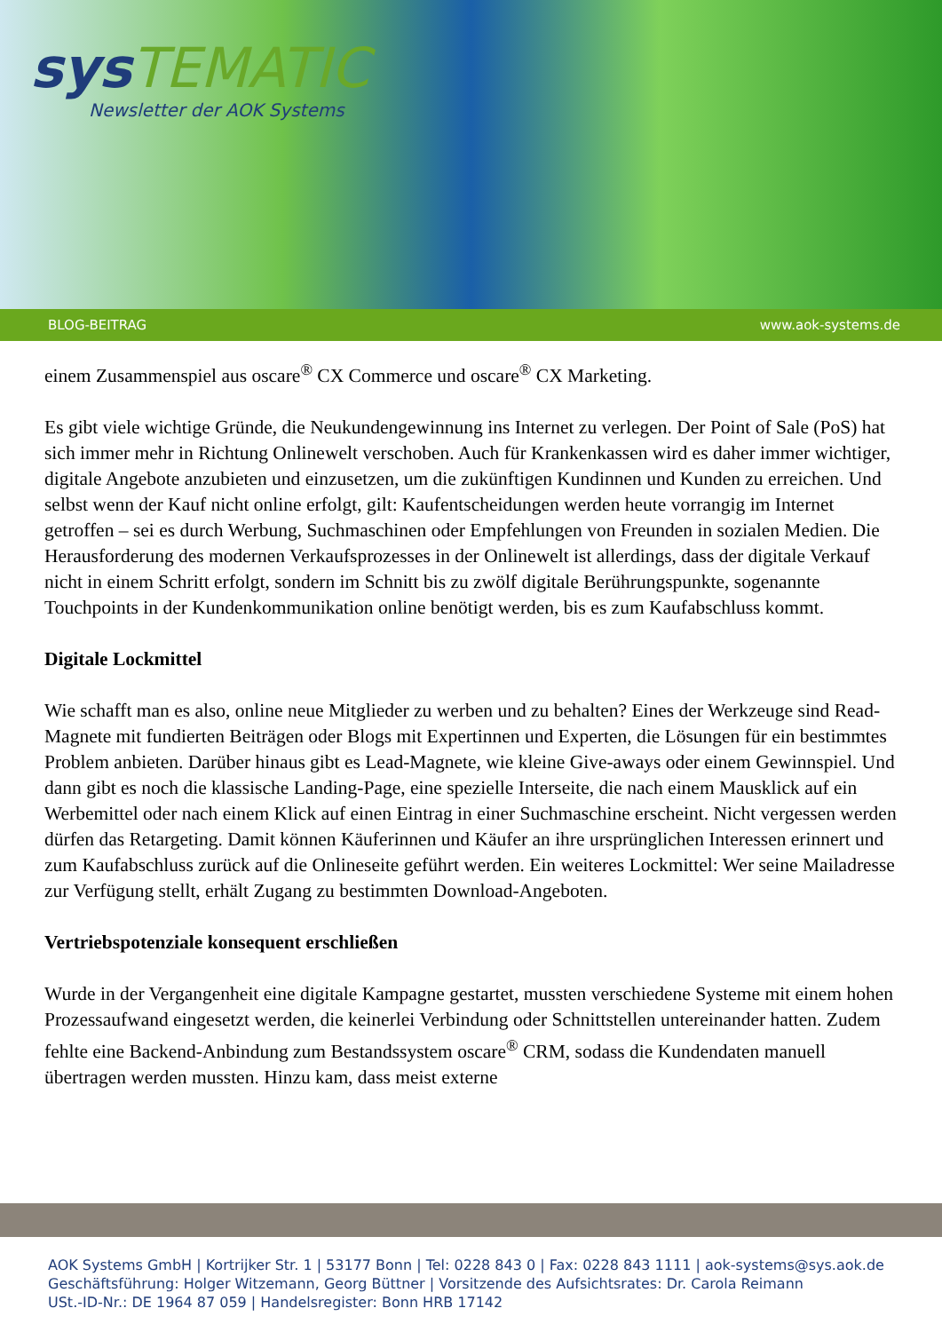sysTEMATIC
Newsletter der AOK Systems
BLOG-BEITRAG www.aok-systems.de
einem Zusammenspiel aus oscare<sup>®</sup> CX Commerce und oscare<sup>®</sup> CX Marketing.
Es gibt viele wichtige Gründe, die Neukundengewinnung ins Internet zu verlegen. Der Point of Sale (PoS) hat sich immer mehr in Richtung Onlinewelt verschoben. Auch für Krankenkassen wird es daher immer wichtiger, digitale Angebote anzubieten und einzusetzen, um die zukünftigen Kundinnen und Kunden zu erreichen. Und selbst wenn der Kauf nicht online erfolgt, gilt: Kaufentscheidungen werden heute vorrangig im Internet getroffen – sei es durch Werbung, Suchmaschinen oder Empfehlungen von Freunden in sozialen Medien. Die Herausforderung des modernen Verkaufsprozesses in der Onlinewelt ist allerdings, dass der digitale Verkauf nicht in einem Schritt erfolgt, sondern im Schnitt bis zu zwölf digitale Berührungspunkte, sogenannte Touchpoints in der Kundenkommunikation online benötigt werden, bis es zum Kaufabschluss kommt.
Digitale Lockmittel
Wie schafft man es also, online neue Mitglieder zu werben und zu behalten? Eines der Werkzeuge sind Read-Magnete mit fundierten Beiträgen oder Blogs mit Expertinnen und Experten, die Lösungen für ein bestimmtes Problem anbieten. Darüber hinaus gibt es Lead-Magnete, wie kleine Give-aways oder einem Gewinnspiel. Und dann gibt es noch die klassische Landing-Page, eine spezielle Interseite, die nach einem Mausklick auf ein Werbemittel oder nach einem Klick auf einen Eintrag in einer Suchmaschine erscheint. Nicht vergessen werden dürfen das Retargeting. Damit können Käuferinnen und Käufer an ihre ursprünglichen Interessen erinnert und zum Kaufabschluss zurück auf die Onlineseite geführt werden. Ein weiteres Lockmittel: Wer seine Mailadresse zur Verfügung stellt, erhält Zugang zu bestimmten Download-Angeboten.
Vertriebspotenziale konsequent erschließen
Wurde in der Vergangenheit eine digitale Kampagne gestartet, mussten verschiedene Systeme mit einem hohen Prozessaufwand eingesetzt werden, die keinerlei Verbindung oder Schnittstellen untereinander hatten. Zudem fehlte eine Backend-Anbindung zum Bestandssystem oscare<sup>®</sup> CRM, sodass die Kundendaten manuell übertragen werden mussten. Hinzu kam, dass meist externe
AOK Systems GmbH | Kortrijker Str. 1 | 53177 Bonn | Tel: 0228 843 0 | Fax: 0228 843 1111 | aok-systems@sys.aok.de
Geschäftsführung: Holger Witzemann, Georg Büttner | Vorsitzende des Aufsichtsrates: Dr. Carola Reimann
USt.-ID-Nr.: DE 1964 87 059 | Handelsregister: Bonn HRB 17142